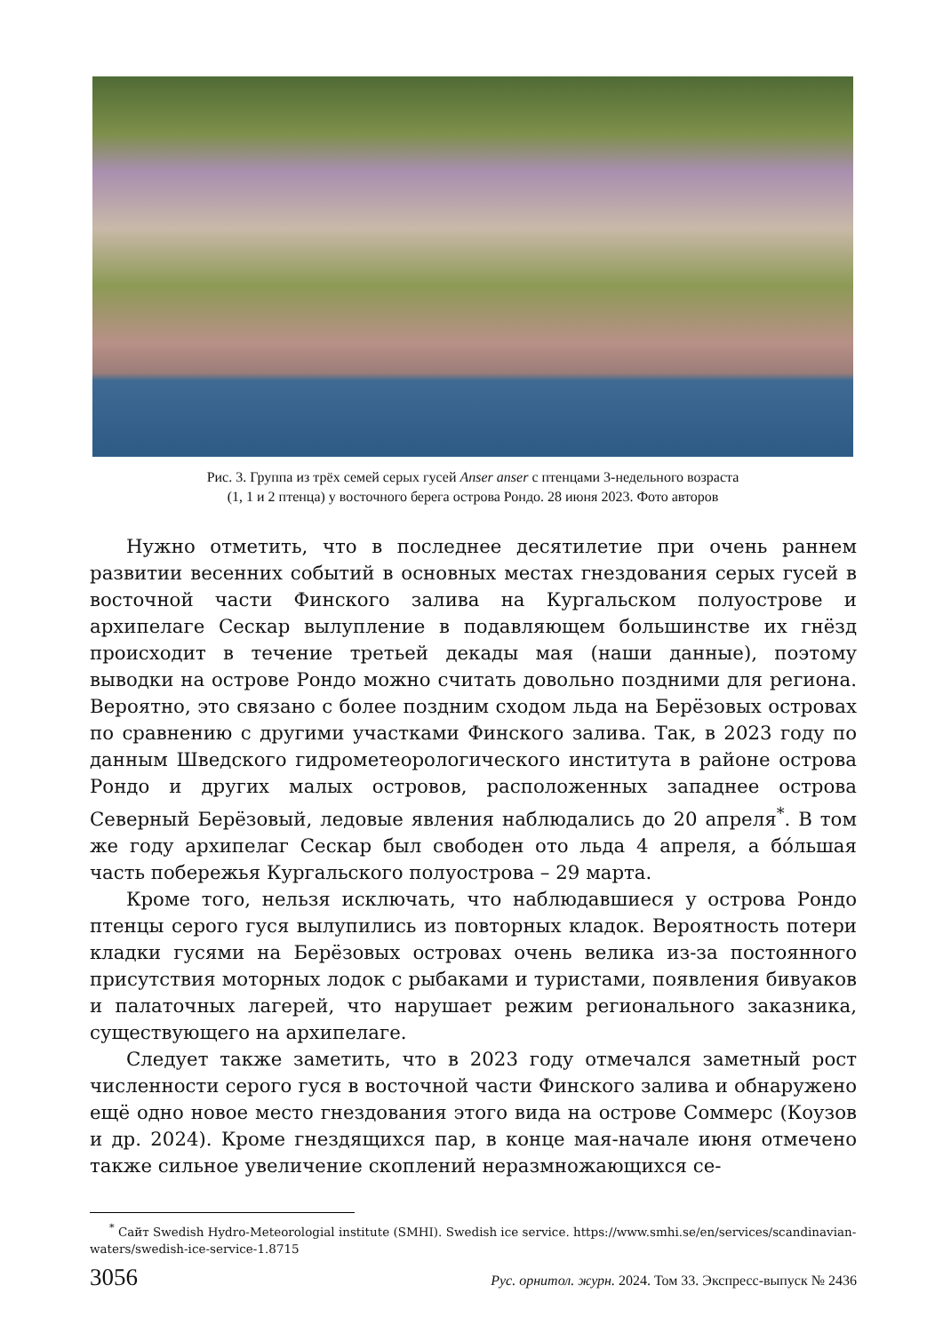Рис. 3. Группа из трёх семей серых гусей Anser anser с птенцами 3-недельного возраста
(1, 1 и 2 птенца) у восточного берега острова Рондо. 28 июня 2023. Фото авторов
Нужно отметить, что в последнее десятилетие при очень раннем развитии весенних событий в основных местах гнездования серых гусей в восточной части Финского залива на Кургальском полуострове и архипелаге Сескар вылупление в подавляющем большинстве их гнёзд происходит в течение третьей декады мая (наши данные), поэтому выводки на острове Рондо можно считать довольно поздними для региона. Вероятно, это связано с более поздним сходом льда на Берёзовых островах по сравнению с другими участками Финского залива. Так, в 2023 году по данным Шведского гидрометеорологического института в районе острова Рондо и других малых островов, расположенных западнее острова Северный Берёзовый, ледовые явления наблюдались до 20 апреля<sup>*</sup>. В том же году архипелаг Сескар был свободен ото льда 4 апреля, а бо́льшая часть побережья Кургальского полуострова – 29 марта.
Кроме того, нельзя исключать, что наблюдавшиеся у острова Рондо птенцы серого гуся вылупились из повторных кладок. Вероятность потери кладки гусями на Берёзовых островах очень велика из-за постоянного присутствия моторных лодок с рыбаками и туристами, появления бивуаков и палаточных лагерей, что нарушает режим регионального заказника, существующего на архипелаге.
Следует также заметить, что в 2023 году отмечался заметный рост численности серого гуся в восточной части Финского залива и обнаружено ещё одно новое место гнездования этого вида на острове Соммерс (Коузов и др. 2024). Кроме гнездящихся пар, в конце мая-начале июня отмечено также сильное увеличение скоплений неразмножающихся се-
<sup>*</sup> Сайт Swedish Hydro-Meteorologial institute (SMHI). Swedish ice service. https://www.smhi.se/en/services/scandinavian-waters/swedish-ice-service-1.8715
3056 Рус. орнитол. журн. 2024. Том 33. Экспресс-выпуск № 2436